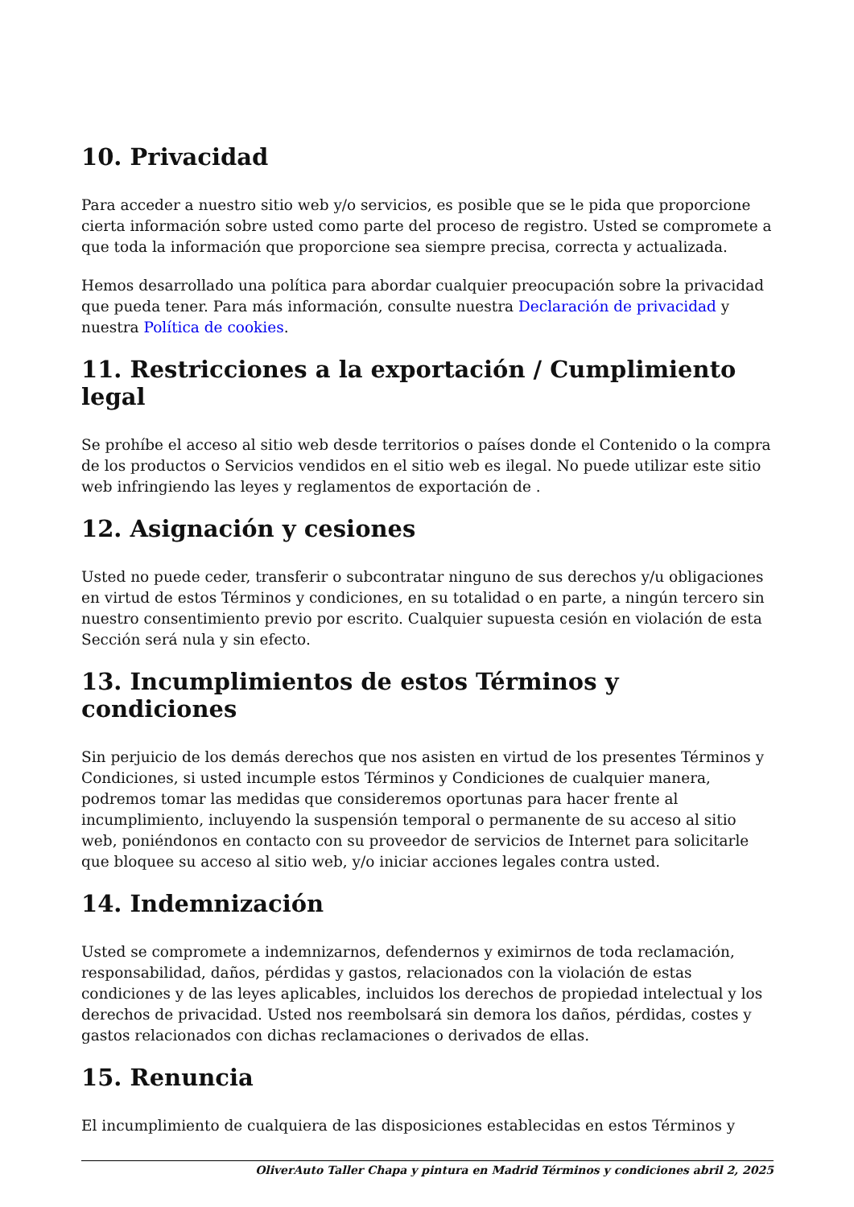10. Privacidad
Para acceder a nuestro sitio web y/o servicios, es posible que se le pida que proporcione cierta información sobre usted como parte del proceso de registro. Usted se compromete a que toda la información que proporcione sea siempre precisa, correcta y actualizada.
Hemos desarrollado una política para abordar cualquier preocupación sobre la privacidad que pueda tener. Para más información, consulte nuestra Declaración de privacidad y nuestra Política de cookies.
11. Restricciones a la exportación / Cumplimiento legal
Se prohíbe el acceso al sitio web desde territorios o países donde el Contenido o la compra de los productos o Servicios vendidos en el sitio web es ilegal. No puede utilizar este sitio web infringiendo las leyes y reglamentos de exportación de .
12. Asignación y cesiones
Usted no puede ceder, transferir o subcontratar ninguno de sus derechos y/u obligaciones en virtud de estos Términos y condiciones, en su totalidad o en parte, a ningún tercero sin nuestro consentimiento previo por escrito. Cualquier supuesta cesión en violación de esta Sección será nula y sin efecto.
13. Incumplimientos de estos Términos y condiciones
Sin perjuicio de los demás derechos que nos asisten en virtud de los presentes Términos y Condiciones, si usted incumple estos Términos y Condiciones de cualquier manera, podremos tomar las medidas que consideremos oportunas para hacer frente al incumplimiento, incluyendo la suspensión temporal o permanente de su acceso al sitio web, poniéndonos en contacto con su proveedor de servicios de Internet para solicitarle que bloquee su acceso al sitio web, y/o iniciar acciones legales contra usted.
14. Indemnización
Usted se compromete a indemnizarnos, defendernos y eximirnos de toda reclamación, responsabilidad, daños, pérdidas y gastos, relacionados con la violación de estas condiciones y de las leyes aplicables, incluidos los derechos de propiedad intelectual y los derechos de privacidad. Usted nos reembolsará sin demora los daños, pérdidas, costes y gastos relacionados con dichas reclamaciones o derivados de ellas.
15. Renuncia
El incumplimiento de cualquiera de las disposiciones establecidas en estos Términos y
OliverAuto Taller Chapa y pintura en Madrid Términos y condiciones abril 2, 2025